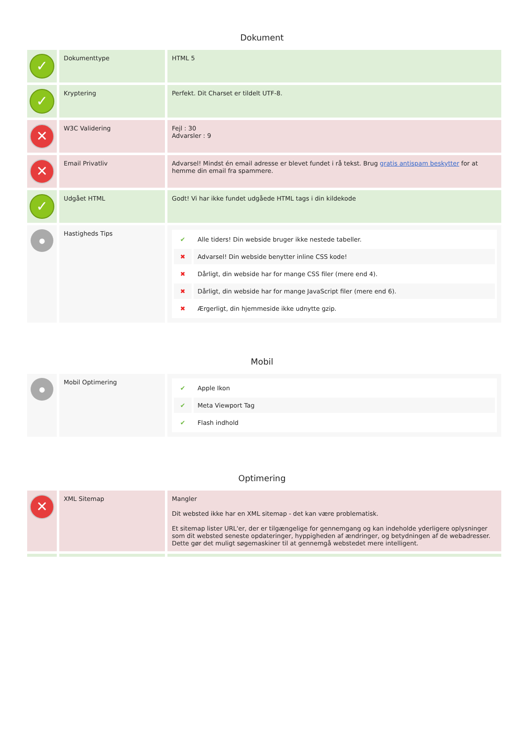Dokument
| ✓ | Dokumenttype | HTML 5 |
| ✓ | Kryptering | Perfekt. Dit Charset er tildelt UTF-8. |
| ✕ | W3C Validering | Fejl : 30 Advarsler : 9 |
| ✕ | Email Privatliv | Advarsel! Mindst én email adresse er blevet fundet i rå tekst. Brug gratis antispam beskytter for at hemme din email fra spammere. |
| ✓ | Udgået HTML | Godt! Vi har ikke fundet udgåede HTML tags i din kildekode |
| ● | Hastigheds Tips | / ✔ / Alle tiders! Din webside bruger ikke nestede tabeller. / / ✖ / Advarsel! Din webside benytter inline CSS kode! / / ✖ / Dårligt, din webside har for mange CSS filer (mere end 4). / / ✖ / Dårligt, din webside har for mange JavaScript filer (mere end 6). / / ✖ / Ærgerligt, din hjemmeside ikke udnytte gzip. / |
Mobil
| ● | Mobil Optimering | / ✔ / Apple Ikon / / ✔ / Meta Viewport Tag / / ✔ / Flash indhold / |
Optimering
| ✕ | XML Sitemap | Mangler Dit websted ikke har en XML sitemap - det kan være problematisk. Et sitemap lister URL'er, der er tilgængelige for gennemgang og kan indeholde yderligere oplysninger som dit websted seneste opdateringer, hyppigheden af ændringer, og betydningen af de webadresser. Dette gør det muligt søgemaskiner til at gennemgå webstedet mere intelligent. |